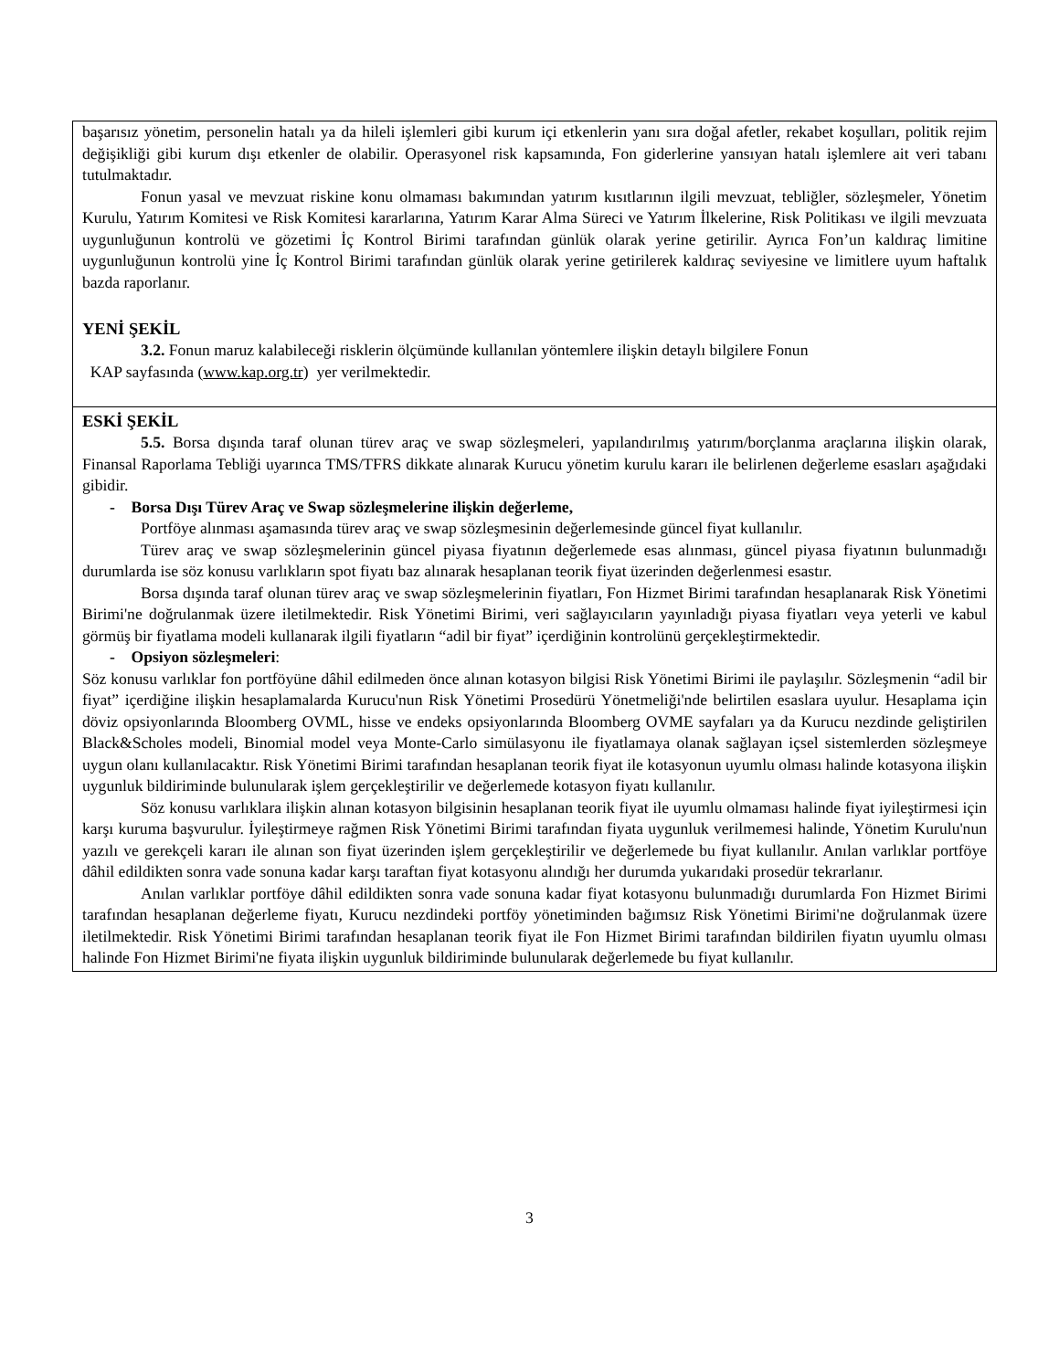| başarısız yönetim, personelin hatalı ya da hileli işlemleri gibi kurum içi etkenlerin yanı sıra doğal afetler, rekabet koşulları, politik rejim değişikliği gibi kurum dışı etkenler de olabilir. Operasyonel risk kapsamında, Fon giderlerine yansıyan hatalı işlemlere ait veri tabanı tutulmaktadır. Fonun yasal ve mevzuat riskine konu olmaması bakımından yatırım kısıtlarının ilgili mevzuat, tebliğler, sözleşmeler, Yönetim Kurulu, Yatırım Komitesi ve Risk Komitesi kararlarına, Yatırım Karar Alma Süreci ve Yatırım İlkelerine, Risk Politikası ve ilgili mevzuata uygunluğunun kontrolü ve gözetimi İç Kontrol Birimi tarafından günlük olarak yerine getirilir. Ayrıca Fon’un kaldıraç limitine uygunluğunun kontrolü yine İç Kontrol Birimi tarafından günlük olarak yerine getirilerek kaldıraç seviyesine ve limitlere uyum haftalık bazda raporlanır. YENİ ŞEKİL 3.2. Fonun maruz kalabileceği risklerin ölçümünde kullanılan yöntemlere ilişkin detaylı bilgilere Fonun KAP sayfasında ( www.kap.org.tr ) yer verilmektedir. |
| ESKİ ŞEKİL 5.5. Borsa dışında taraf olunan türev araç ve swap sözleşmeleri, yapılandırılmış yatırım/borçlanma araçlarına ilişkin olarak, Finansal Raporlama Tebliği uyarınca TMS/TFRS dikkate alınarak Kurucu yönetim kurulu kararı ile belirlenen değerleme esasları aşağıdaki gibidir. - Borsa Dışı Türev Araç ve Swap sözleşmelerine ilişkin değerleme, Portföye alınması aşamasında türev araç ve swap sözleşmesinin değerlemesinde güncel fiyat kullanılır. Türev araç ve swap sözleşmelerinin güncel piyasa fiyatının değerlemede esas alınması, güncel piyasa fiyatının bulunmadığı durumlarda ise söz konusu varlıkların spot fiyatı baz alınarak hesaplanan teorik fiyat üzerinden değerlenmesi esastır. Borsa dışında taraf olunan türev araç ve swap sözleşmelerinin fiyatları, Fon Hizmet Birimi tarafından hesaplanarak Risk Yönetimi Birimi'ne doğrulanmak üzere iletilmektedir. Risk Yönetimi Birimi, veri sağlayıcıların yayınladığı piyasa fiyatları veya yeterli ve kabul görmüş bir fiyatlama modeli kullanarak ilgili fiyatların “adil bir fiyat” içerdiğinin kontrolünü gerçekleştirmektedir. - Opsiyon sözleşmeleri : Söz konusu varlıklar fon portföyüne dâhil edilmeden önce alınan kotasyon bilgisi Risk Yönetimi Birimi ile paylaşılır. Sözleşmenin “adil bir fiyat” içerdiğine ilişkin hesaplamalarda Kurucu'nun Risk Yönetimi Prosedürü Yönetmeliği'nde belirtilen esaslara uyulur. Hesaplama için döviz opsiyonlarında Bloomberg OVML, hisse ve endeks opsiyonlarında Bloomberg OVME sayfaları ya da Kurucu nezdinde geliştirilen Black&Scholes modeli, Binomial model veya Monte-Carlo simülasyonu ile fiyatlamaya olanak sağlayan içsel sistemlerden sözleşmeye uygun olanı kullanılacaktır. Risk Yönetimi Birimi tarafından hesaplanan teorik fiyat ile kotasyonun uyumlu olması halinde kotasyona ilişkin uygunluk bildiriminde bulunularak işlem gerçekleştirilir ve değerlemede kotasyon fiyatı kullanılır. Söz konusu varlıklara ilişkin alınan kotasyon bilgisinin hesaplanan teorik fiyat ile uyumlu olmaması halinde fiyat iyileştirmesi için karşı kuruma başvurulur. İyileştirmeye rağmen Risk Yönetimi Birimi tarafından fiyata uygunluk verilmemesi halinde, Yönetim Kurulu'nun yazılı ve gerekçeli kararı ile alınan son fiyat üzerinden işlem gerçekleştirilir ve değerlemede bu fiyat kullanılır. Anılan varlıklar portföye dâhil edildikten sonra vade sonuna kadar karşı taraftan fiyat kotasyonu alındığı her durumda yukarıdaki prosedür tekrarlanır. Anılan varlıklar portföye dâhil edildikten sonra vade sonuna kadar fiyat kotasyonu bulunmadığı durumlarda Fon Hizmet Birimi tarafından hesaplanan değerleme fiyatı, Kurucu nezdindeki portföy yönetiminden bağımsız Risk Yönetimi Birimi'ne doğrulanmak üzere iletilmektedir. Risk Yönetimi Birimi tarafından hesaplanan teorik fiyat ile Fon Hizmet Birimi tarafından bildirilen fiyatın uyumlu olması halinde Fon Hizmet Birimi'ne fiyata ilişkin uygunluk bildiriminde bulunularak değerlemede bu fiyat kullanılır. |
3